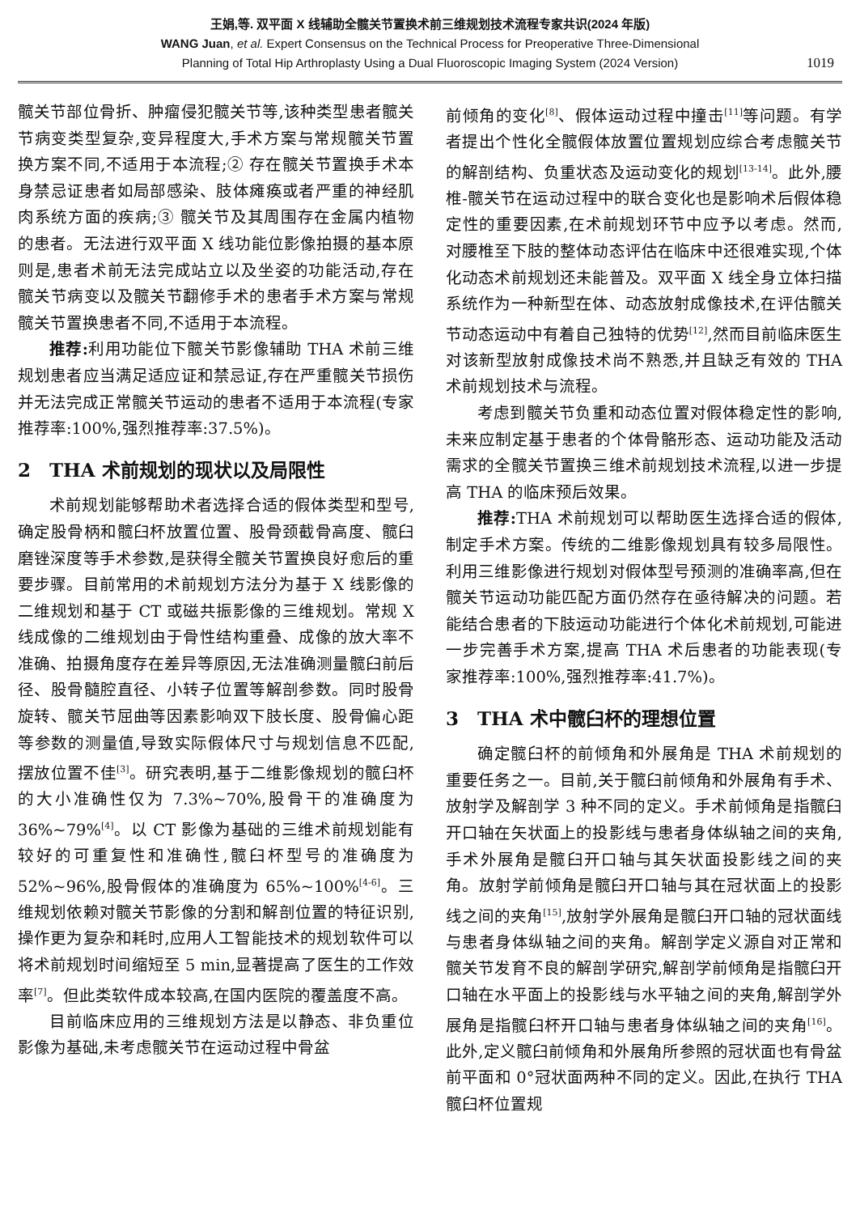王娟,等. 双平面 X 线辅助全髋关节置换术前三维规划技术流程专家共识(2024 年版)
WANG Juan, et al. Expert Consensus on the Technical Process for Preoperative Three-Dimensional
Planning of Total Hip Arthroplasty Using a Dual Fluoroscopic Imaging System (2024 Version)
1019
髋关节部位骨折、肿瘤侵犯髋关节等,该种类型患者髋关节病变类型复杂,变异程度大,手术方案与常规髋关节置换方案不同,不适用于本流程;② 存在髋关节置换手术本身禁忌证患者如局部感染、肢体瘫痪或者严重的神经肌肉系统方面的疾病;③ 髋关节及其周围存在金属内植物的患者。无法进行双平面 X 线功能位影像拍摄的基本原则是,患者术前无法完成站立以及坐姿的功能活动,存在髋关节病变以及髋关节翻修手术的患者手术方案与常规髋关节置换患者不同,不适用于本流程。
推荐: 利用功能位下髋关节影像辅助 THA 术前三维规划患者应当满足适应证和禁忌证,存在严重髋关节损伤并无法完成正常髋关节运动的患者不适用于本流程(专家推荐率:100%,强烈推荐率:37.5%)。
2　THA 术前规划的现状以及局限性
术前规划能够帮助术者选择合适的假体类型和型号,确定股骨柄和髋臼杯放置位置、股骨颈截骨高度、髋臼磨锉深度等手术参数,是获得全髋关节置换良好愈后的重要步骤。目前常用的术前规划方法分为基于 X 线影像的二维规划和基于 CT 或磁共振影像的三维规划。常规 X 线成像的二维规划由于骨性结构重叠、成像的放大率不准确、拍摄角度存在差异等原因,无法准确测量髋臼前后径、股骨髓腔直径、小转子位置等解剖参数。同时股骨旋转、髋关节屈曲等因素影响双下肢长度、股骨偏心距等参数的测量值,导致实际假体尺寸与规划信息不匹配,摆放位置不佳<sup>[3]</sup>。研究表明,基于二维影像规划的髋臼杯的大小准确性仅为 7.3%~70%,股骨干的准确度为 36%~79%<sup>[4]</sup>。以 CT 影像为基础的三维术前规划能有较好的可重复性和准确性,髋臼杯型号的准确度为 52%~96%,股骨假体的准确度为 65%~100%<sup>[4-6]</sup>。三维规划依赖对髋关节影像的分割和解剖位置的特征识别,操作更为复杂和耗时,应用人工智能技术的规划软件可以将术前规划时间缩短至 5 min,显著提高了医生的工作效率<sup>[7]</sup>。但此类软件成本较高,在国内医院的覆盖度不高。
目前临床应用的三维规划方法是以静态、非负重位影像为基础,未考虑髋关节在运动过程中骨盆
前倾角的变化<sup>[8]</sup>、假体运动过程中撞击<sup>[11]</sup>等问题。有学者提出个性化全髋假体放置位置规划应综合考虑髋关节的解剖结构、负重状态及运动变化的规划<sup>[13-14]</sup>。此外,腰椎-髋关节在运动过程中的联合变化也是影响术后假体稳定性的重要因素,在术前规划环节中应予以考虑。然而,对腰椎至下肢的整体动态评估在临床中还很难实现,个体化动态术前规划还未能普及。双平面 X 线全身立体扫描系统作为一种新型在体、动态放射成像技术,在评估髋关节动态运动中有着自己独特的优势<sup>[12]</sup>,然而目前临床医生对该新型放射成像技术尚不熟悉,并且缺乏有效的 THA 术前规划技术与流程。
考虑到髋关节负重和动态位置对假体稳定性的影响,未来应制定基于患者的个体骨骼形态、运动功能及活动需求的全髋关节置换三维术前规划技术流程,以进一步提高 THA 的临床预后效果。
推荐: THA 术前规划可以帮助医生选择合适的假体,制定手术方案。传统的二维影像规划具有较多局限性。利用三维影像进行规划对假体型号预测的准确率高,但在髋关节运动功能匹配方面仍然存在亟待解决的问题。若能结合患者的下肢运动功能进行个体化术前规划,可能进一步完善手术方案,提高 THA 术后患者的功能表现(专家推荐率:100%,强烈推荐率:41.7%)。
3　THA 术中髋臼杯的理想位置
确定髋臼杯的前倾角和外展角是 THA 术前规划的重要任务之一。目前,关于髋臼前倾角和外展角有手术、放射学及解剖学 3 种不同的定义。手术前倾角是指髋臼开口轴在矢状面上的投影线与患者身体纵轴之间的夹角,手术外展角是髋臼开口轴与其矢状面投影线之间的夹角。放射学前倾角是髋臼开口轴与其在冠状面上的投影线之间的夹角<sup>[15]</sup>,放射学外展角是髋臼开口轴的冠状面线与患者身体纵轴之间的夹角。解剖学定义源自对正常和髋关节发育不良的解剖学研究,解剖学前倾角是指髋臼开口轴在水平面上的投影线与水平轴之间的夹角,解剖学外展角是指髋臼杯开口轴与患者身体纵轴之间的夹角<sup>[16]</sup>。此外,定义髋臼前倾角和外展角所参照的冠状面也有骨盆前平面和 0°冠状面两种不同的定义。因此,在执行 THA 髋臼杯位置规